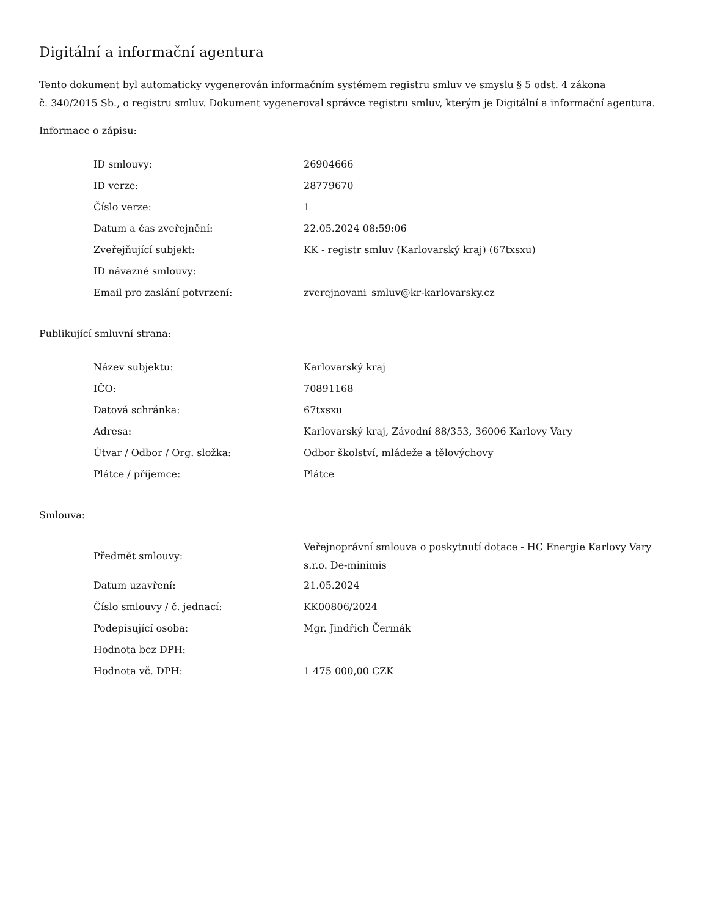Digitální a informační agentura
Tento dokument byl automaticky vygenerován informačním systémem registru smluv ve smyslu § 5 odst. 4 zákona
č. 340/2015 Sb., o registru smluv. Dokument vygeneroval správce registru smluv, kterým je Digitální a informační agentura.
Informace o zápisu:
| ID smlouvy: | 26904666 |
| ID verze: | 28779670 |
| Číslo verze: | 1 |
| Datum a čas zveřejnění: | 22.05.2024 08:59:06 |
| Zveřejňující subjekt: | KK - registr smluv (Karlovarský kraj) (67txsxu) |
| ID návazné smlouvy: | |
| Email pro zaslání potvrzení: | zverejnovani_smluv@kr-karlovarsky.cz |
Publikující smluvní strana:
| Název subjektu: | Karlovarský kraj |
| IČO: | 70891168 |
| Datová schránka: | 67txsxu |
| Adresa: | Karlovarský kraj, Závodní 88/353, 36006 Karlovy Vary |
| Útvar / Odbor / Org. složka: | Odbor školství, mládeže a tělovýchovy |
| Plátce / příjemce: | Plátce |
Smlouva:
| Předmět smlouvy: | Veřejnoprávní smlouva o poskytnutí dotace - HC Energie Karlovy Vary s.r.o. De-minimis |
| Datum uzavření: | 21.05.2024 |
| Číslo smlouvy / č. jednací: | KK00806/2024 |
| Podepisující osoba: | Mgr. Jindřich Čermák |
| Hodnota bez DPH: | |
| Hodnota vč. DPH: | 1 475 000,00 CZK |